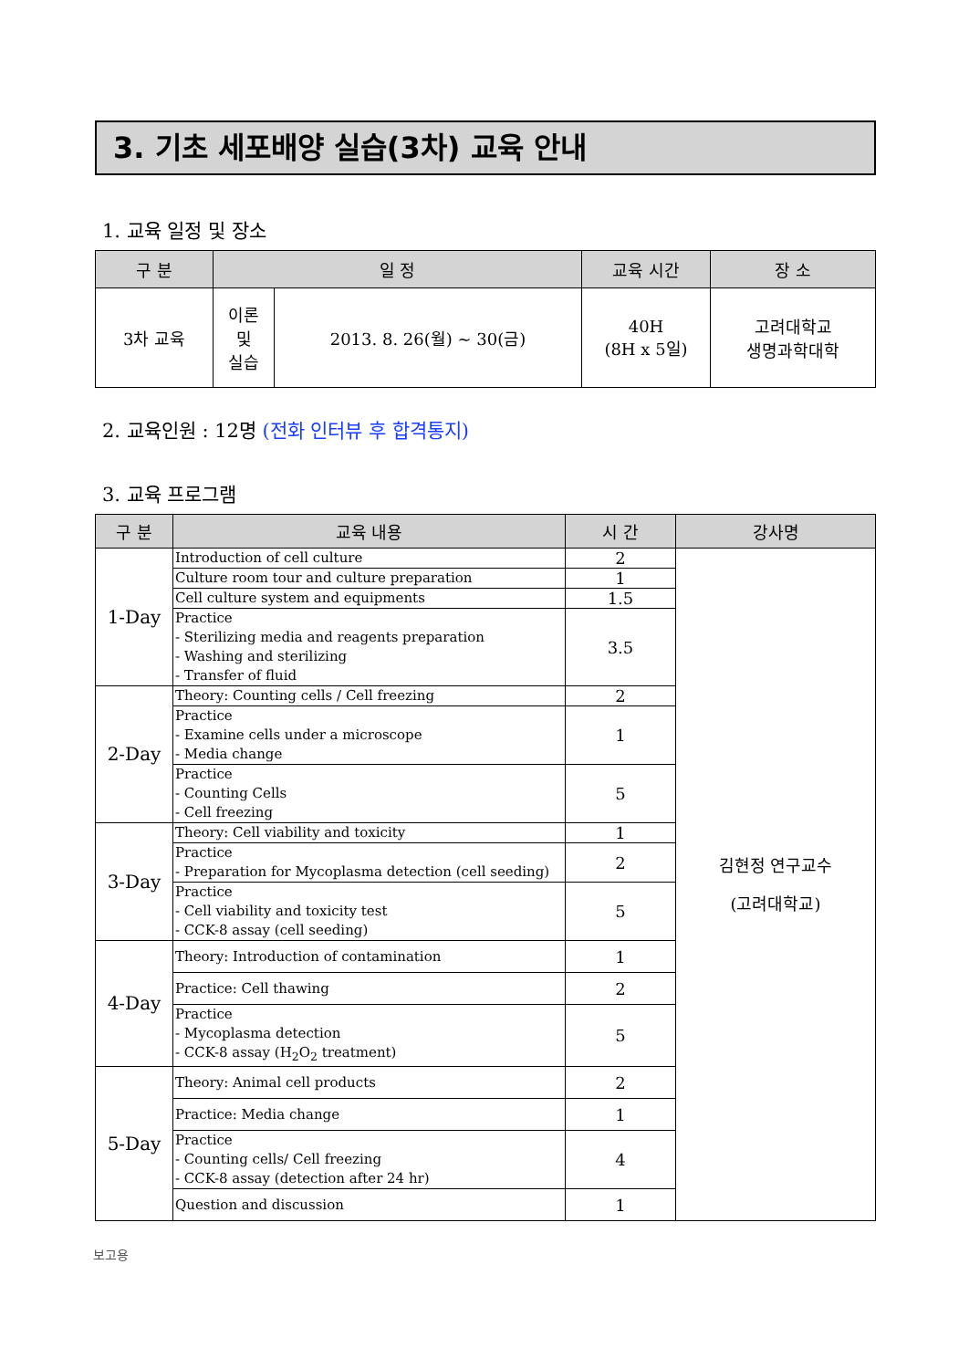3. 기초 세포배양 실습(3차) 교육 안내
1. 교육 일정 및 장소
| 구 분 | 일 정 | | 교육 시간 | 장 소 |
| --- | --- | --- | --- | --- |
| 3차 교육 | 이론 및 실습 | 2013. 8. 26(월) ~ 30(금) | 40H (8H x 5일) | 고려대학교 생명과학대학 |
2. 교육인원 : 12명 (전화 인터뷰 후 합격통지)
3. 교육 프로그램
| 구 분 | 교육 내용 | 시 간 | 강사명 |
| --- | --- | --- | --- |
| 1-Day | Introduction of cell culture | 2 | 김현정 연구교수 (고려대학교) |
| | Culture room tour and culture preparation | 1 | |
| | Cell culture system and equipments | 1.5 | |
| | Practice - Sterilizing media and reagents preparation - Washing and sterilizing - Transfer of fluid | 3.5 | |
| 2-Day | Theory: Counting cells / Cell freezing | 2 | |
| | Practice - Examine cells under a microscope - Media change | 1 | |
| | Practice - Counting Cells - Cell freezing | 5 | |
| 3-Day | Theory: Cell viability and toxicity | 1 | |
| | Practice - Preparation for Mycoplasma detection (cell seeding) | 2 | |
| | Practice - Cell viability and toxicity test - CCK-8 assay (cell seeding) | 5 | |
| 4-Day | Theory: Introduction of contamination | 1 | |
| | Practice: Cell thawing | 2 | |
| | Practice - Mycoplasma detection - CCK-8 assay (H<sub>2</sub>O<sub>2</sub> treatment) | 5 | |
| 5-Day | Theory: Animal cell products | 2 | |
| | Practice: Media change | 1 | |
| | Practice - Counting cells/ Cell freezing - CCK-8 assay (detection after 24 hr) | 4 | |
| | Question and discussion | 1 | |
보고용